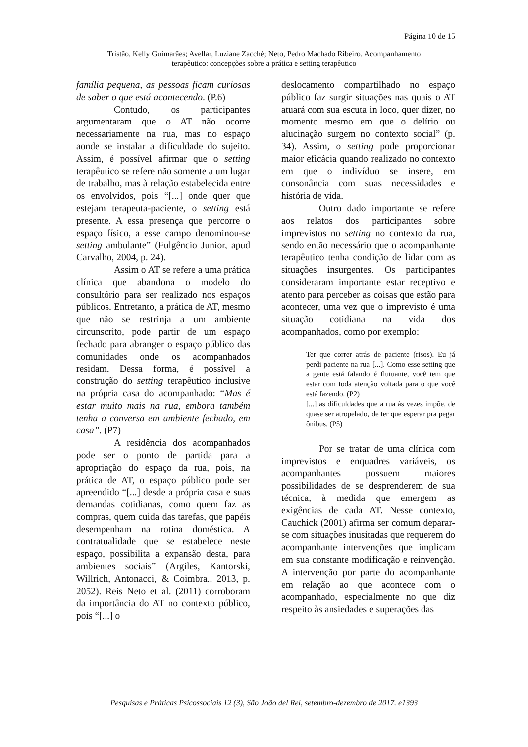Página 10 de 15
Tristão, Kelly Guimarães; Avellar, Luziane Zacché; Neto, Pedro Machado Ribeiro. Acompanhamento
terapêutico: concepções sobre a prática e setting terapêutico
família pequena, as pessoas ficam curiosas de saber o que está acontecendo. (P.6)
Contudo, os participantes argumentaram que o AT não ocorre necessariamente na rua, mas no espaço aonde se instalar a dificuldade do sujeito. Assim, é possível afirmar que o setting terapêutico se refere não somente a um lugar de trabalho, mas à relação estabelecida entre os envolvidos, pois “[...] onde quer que estejam terapeuta-paciente, o setting está presente. A essa presença que percorre o espaço físico, a esse campo denominou-se setting ambulante” (Fulgêncio Junior, apud Carvalho, 2004, p. 24).
Assim o AT se refere a uma prática clínica que abandona o modelo do consultório para ser realizado nos espaços públicos. Entretanto, a prática de AT, mesmo que não se restrinja a um ambiente circunscrito, pode partir de um espaço fechado para abranger o espaço público das comunidades onde os acompanhados residam. Dessa forma, é possível a construção do setting terapêutico inclusive na própria casa do acompanhado: “Mas é estar muito mais na rua, embora também tenha a conversa em ambiente fechado, em casa”. (P7)
A residência dos acompanhados pode ser o ponto de partida para a apropriação do espaço da rua, pois, na prática de AT, o espaço público pode ser apreendido “[...] desde a própria casa e suas demandas cotidianas, como quem faz as compras, quem cuida das tarefas, que papéis desempenham na rotina doméstica. A contratualidade que se estabelece neste espaço, possibilita a expansão desta, para ambientes sociais” (Argiles, Kantorski, Willrich, Antonacci, & Coimbra., 2013, p. 2052). Reis Neto et al. (2011) corroboram da importância do AT no contexto público, pois “[...] o
deslocamento compartilhado no espaço público faz surgir situações nas quais o AT atuará com sua escuta in loco, quer dizer, no momento mesmo em que o delírio ou alucinação surgem no contexto social” (p. 34). Assim, o setting pode proporcionar maior eficácia quando realizado no contexto em que o indivíduo se insere, em consonância com suas necessidades e história de vida.
Outro dado importante se refere aos relatos dos participantes sobre imprevistos no setting no contexto da rua, sendo então necessário que o acompanhante terapêutico tenha condição de lidar com as situações insurgentes. Os participantes consideraram importante estar receptivo e atento para perceber as coisas que estão para acontecer, uma vez que o imprevisto é uma situação cotidiana na vida dos acompanhados, como por exemplo:
Ter que correr atrás de paciente (risos). Eu já perdi paciente na rua [...]. Como esse setting que a gente está falando é flutuante, você tem que estar com toda atenção voltada para o que você está fazendo. (P2)
[...] as dificuldades que a rua às vezes impõe, de quase ser atropelado, de ter que esperar pra pegar ônibus. (P5)
Por se tratar de uma clínica com imprevistos e enquadres variáveis, os acompanhantes possuem maiores possibilidades de se desprenderem de sua técnica, à medida que emergem as exigências de cada AT. Nesse contexto, Cauchick (2001) afirma ser comum deparar-se com situações inusitadas que requerem do acompanhante intervenções que implicam em sua constante modificação e reinvenção. A intervenção por parte do acompanhante em relação ao que acontece com o acompanhado, especialmente no que diz respeito às ansiedades e superações das
Pesquisas e Práticas Psicossociais 12 (3), São João del Rei, setembro-dezembro de 2017. e1393